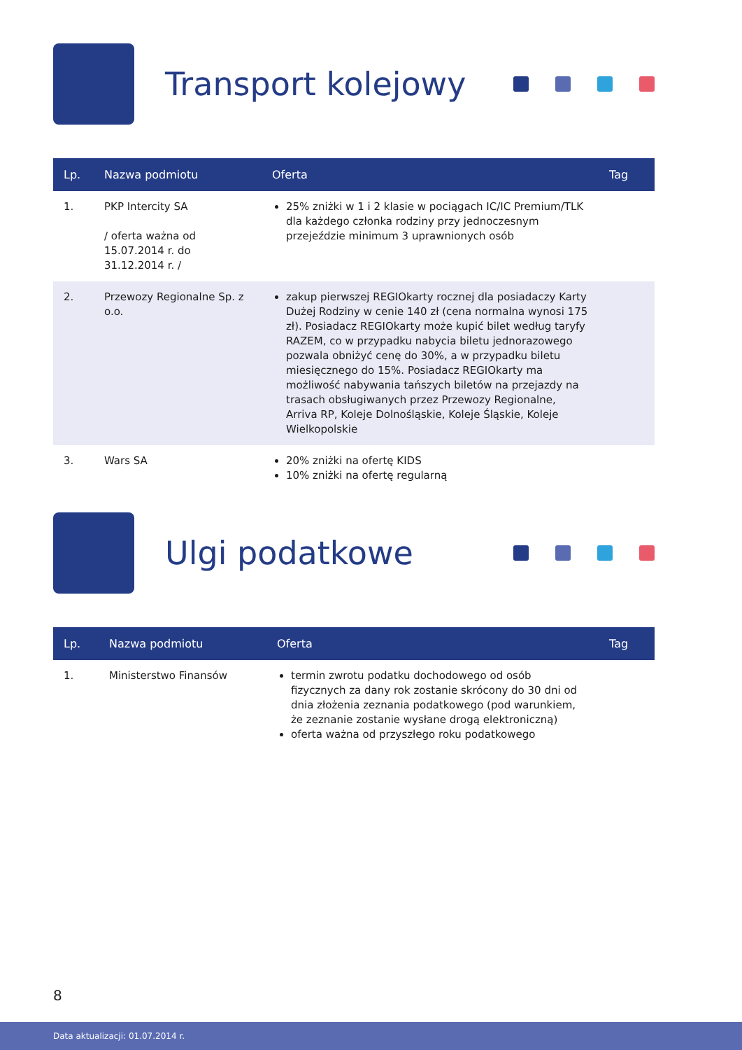Transport kolejowy
| Lp. | Nazwa podmiotu | Oferta | Tag |
| --- | --- | --- | --- |
| 1. | PKP Intercity SA / oferta ważna od 15.07.2014 r. do 31.12.2014 r. / | 25% zniżki w 1 i 2 klasie w pociągach IC/IC Premium/TLK dla każdego członka rodziny przy jednoczesnym przejeździe minimum 3 uprawnionych osób | |
| 2. | Przewozy Regionalne Sp. z o.o. | zakup pierwszej REGIOkarty rocznej dla posiadaczy Karty Dużej Rodziny w cenie 140 zł (cena normalna wynosi 175 zł). Posiadacz REGIOkarty może kupić bilet według taryfy RAZEM, co w przypadku nabycia biletu jednorazowego pozwala obniżyć cenę do 30%, a w przypadku biletu miesięcznego do 15%. Posiadacz REGIOkarty ma możliwość nabywania tańszych biletów na przejazdy na trasach obsługiwanych przez Przewozy Regionalne, Arriva RP, Koleje Dolnośląskie, Koleje Śląskie, Koleje Wielkopolskie | |
| 3. | Wars SA | 20% zniżki na ofertę KIDS 10% zniżki na ofertę regularną | |
Ulgi podatkowe
| Lp. | Nazwa podmiotu | Oferta | Tag |
| --- | --- | --- | --- |
| 1. | Ministerstwo Finansów | termin zwrotu podatku dochodowego od osób fizycznych za dany rok zostanie skrócony do 30 dni od dnia złożenia zeznania podatkowego (pod warunkiem, że zeznanie zostanie wysłane drogą elektroniczną) oferta ważna od przyszłego roku podatkowego | |
8
Data aktualizacji: 01.07.2014 r.